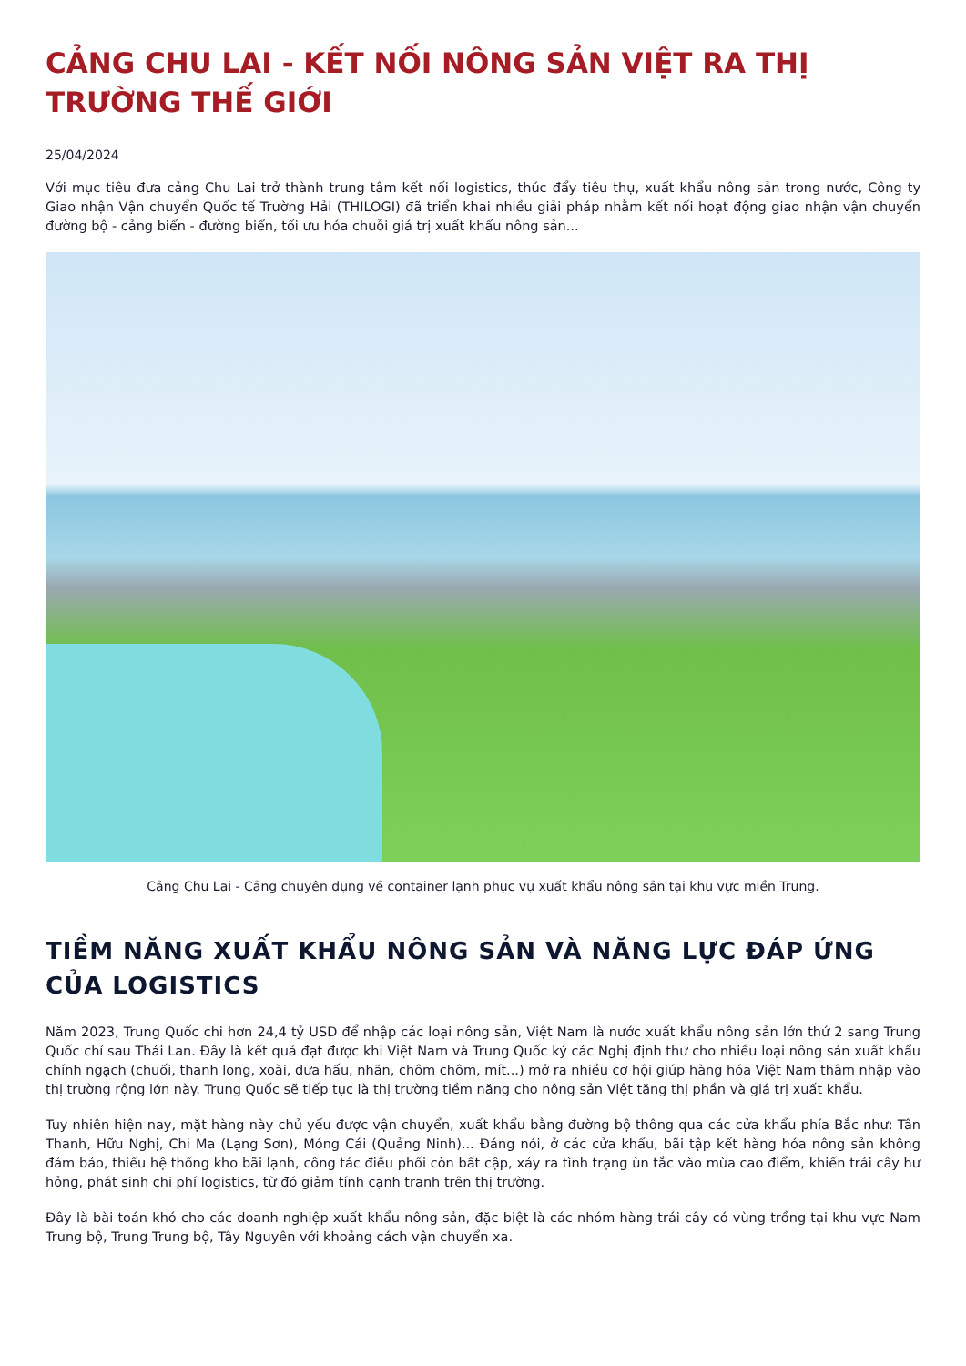CẢNG CHU LAI - KẾT NỐI NÔNG SẢN VIỆT RA THỊ TRƯỜNG THẾ GIỚI
25/04/2024
Với mục tiêu đưa cảng Chu Lai trở thành trung tâm kết nối logistics, thúc đẩy tiêu thụ, xuất khẩu nông sản trong nước, Công ty Giao nhận Vận chuyển Quốc tế Trường Hải (THILOGI) đã triển khai nhiều giải pháp nhằm kết nối hoạt động giao nhận vận chuyển đường bộ - cảng biển - đường biển, tối ưu hóa chuỗi giá trị xuất khẩu nông sản...
Cảng Chu Lai - Cảng chuyên dụng về container lạnh phục vụ xuất khẩu nông sản tại khu vực miền Trung.
TIỀM NĂNG XUẤT KHẨU NÔNG SẢN VÀ NĂNG LỰC ĐÁP ỨNG CỦA LOGISTICS
Năm 2023, Trung Quốc chi hơn 24,4 tỷ USD để nhập các loại nông sản, Việt Nam là nước xuất khẩu nông sản lớn thứ 2 sang Trung Quốc chỉ sau Thái Lan. Đây là kết quả đạt được khi Việt Nam và Trung Quốc ký các Nghị định thư cho nhiều loại nông sản xuất khẩu chính ngạch (chuối, thanh long, xoài, dưa hấu, nhãn, chôm chôm, mít...) mở ra nhiều cơ hội giúp hàng hóa Việt Nam thâm nhập vào thị trường rộng lớn này. Trung Quốc sẽ tiếp tục là thị trường tiềm năng cho nông sản Việt tăng thị phần và giá trị xuất khẩu.
Tuy nhiên hiện nay, mặt hàng này chủ yếu được vận chuyển, xuất khẩu bằng đường bộ thông qua các cửa khẩu phía Bắc như: Tân Thanh, Hữu Nghị, Chi Ma (Lạng Sơn), Móng Cái (Quảng Ninh)... Đáng nói, ở các cửa khẩu, bãi tập kết hàng hóa nông sản không đảm bảo, thiếu hệ thống kho bãi lạnh, công tác điều phối còn bất cập, xảy ra tình trạng ùn tắc vào mùa cao điểm, khiến trái cây hư hỏng, phát sinh chi phí logistics, từ đó giảm tính cạnh tranh trên thị trường.
Đây là bài toán khó cho các doanh nghiệp xuất khẩu nông sản, đặc biệt là các nhóm hàng trái cây có vùng trồng tại khu vực Nam Trung bộ, Trung Trung bộ, Tây Nguyên với khoảng cách vận chuyển xa.